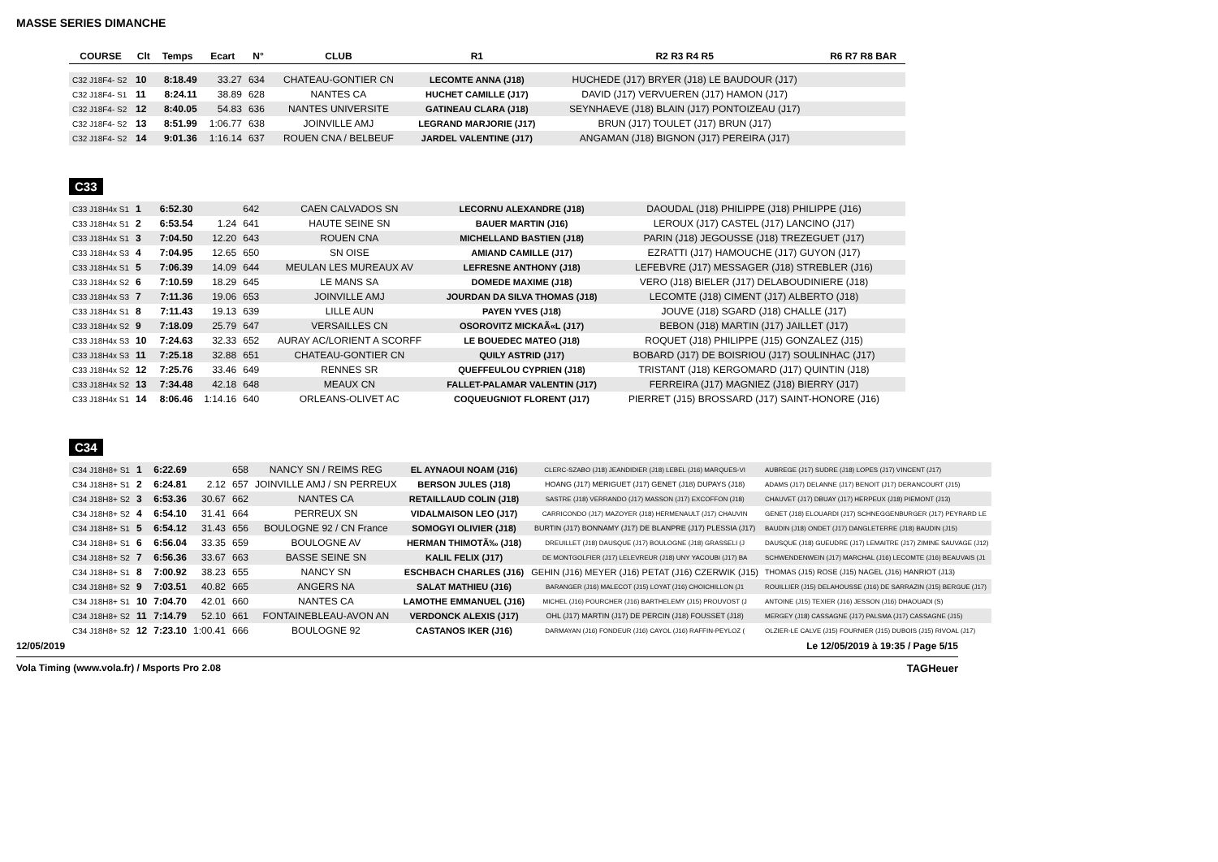MASSE SERIES DIMANCHE
| COURSE | Clt | Temps | Ecart | N° | CLUB | R1 | R2 R3 R4 R5 | R6 R7 R8 BAR |
| --- | --- | --- | --- | --- | --- | --- | --- | --- |
| C32 J18F4- S2 | 10 | 8:18.49 | 33.27 | 634 | CHATEAU-GONTIER CN | LECOMTE ANNA (J18) | HUCHEDE (J17) BRYER (J18) LE BAUDOUR (J17) | |
| C32 J18F4- S1 | 11 | 8:24.11 | 38.89 | 628 | NANTES CA | HUCHET CAMILLE (J17) | DAVID (J17) VERVUEREN (J17) HAMON (J17) | |
| C32 J18F4- S2 | 12 | 8:40.05 | 54.83 | 636 | NANTES UNIVERSITE | GATINEAU CLARA (J18) | SEYNHAEVE (J18) BLAIN (J17) PONTOIZEAU (J17) | |
| C32 J18F4- S2 | 13 | 8:51.99 | 1:06.77 | 638 | JOINVILLE AMJ | LEGRAND MARJORIE (J17) | BRUN (J17) TOULET (J17) BRUN (J17) | |
| C32 J18F4- S2 | 14 | 9:01.36 | 1:16.14 | 637 | ROUEN CNA / BELBEUF | JARDEL VALENTINE (J17) | ANGAMAN (J18) BIGNON (J17) PEREIRA (J17) | |
C33
| C33 J18H4x S1 | 1 | 6:52.30 | | 642 | CAEN CALVADOS SN | LECORNU ALEXANDRE (J18) | DAOUDAL (J18) PHILIPPE (J18) PHILIPPE (J16) | |
| C33 J18H4x S1 | 2 | 6:53.54 | 1.24 | 641 | HAUTE SEINE SN | BAUER MARTIN (J16) | LEROUX (J17) CASTEL (J17) LANCINO (J17) | |
| C33 J18H4x S1 | 3 | 7:04.50 | 12.20 | 643 | ROUEN CNA | MICHELLAND BASTIEN (J18) | PARIN (J18) JEGOUSSE (J18) TREZEGUET (J17) | |
| C33 J18H4x S3 | 4 | 7:04.95 | 12.65 | 650 | SN OISE | AMIAND CAMILLE (J17) | EZRATTI (J17) HAMOUCHE (J17) GUYON (J17) | |
| C33 J18H4x S1 | 5 | 7:06.39 | 14.09 | 644 | MEULAN LES MUREAUX AV | LEFRESNE ANTHONY (J18) | LEFEBVRE (J17) MESSAGER (J18) STREBLER (J16) | |
| C33 J18H4x S2 | 6 | 7:10.59 | 18.29 | 645 | LE MANS SA | DOMEDE MAXIME (J18) | VERO (J18) BIELER (J17) DELABOUDINIERE (J18) | |
| C33 J18H4x S3 | 7 | 7:11.36 | 19.06 | 653 | JOINVILLE AMJ | JOURDAN DA SILVA THOMAS (J18) | LECOMTE (J18) CIMENT (J17) ALBERTO (J18) | |
| C33 J18H4x S1 | 8 | 7:11.43 | 19.13 | 639 | LILLE AUN | PAYEN YVES (J18) | JOUVE (J18) SGARD (J18) CHALLE (J17) | |
| C33 J18H4x S2 | 9 | 7:18.09 | 25.79 | 647 | VERSAILLES CN | OSOROVITZ MICKAÃ«L (J17) | BEBON (J18) MARTIN (J17) JAILLET (J17) | |
| C33 J18H4x S3 | 10 | 7:24.63 | 32.33 | 652 | AURAY AC/LORIENT A SCORFF | LE BOUEDEC MATEO (J18) | ROQUET (J18) PHILIPPE (J15) GONZALEZ (J15) | |
| C33 J18H4x S3 | 11 | 7:25.18 | 32.88 | 651 | CHATEAU-GONTIER CN | QUILY ASTRID (J17) | BOBARD (J17) DE BOISRIOU (J17) SOULINHAC (J17) | |
| C33 J18H4x S2 | 12 | 7:25.76 | 33.46 | 649 | RENNES SR | QUEFFEULOU CYPRIEN (J18) | TRISTANT (J18) KERGOMARD (J17) QUINTIN (J18) | |
| C33 J18H4x S2 | 13 | 7:34.48 | 42.18 | 648 | MEAUX CN | FALLET-PALAMAR VALENTIN (J17) | FERREIRA (J17) MAGNIEZ (J18) BIERRY (J17) | |
| C33 J18H4x S1 | 14 | 8:06.46 | 1:14.16 | 640 | ORLEANS-OLIVET AC | COQUEUGNIOT FLORENT (J17) | PIERRET (J15) BROSSARD (J17) SAINT-HONORE (J16) | |
C34
| C34 J18H8+ S1 | 1 | 6:22.69 | | 658 | NANCY SN / REIMS REG | EL AYNAOUI NOAM (J16) | CLERC-SZABO (J18) JEANDIDIER (J18) LEBEL (J16) MARQUES-VI | AUBREGE (J17) SUDRE (J18) LOPES (J17) VINCENT (J17) |
| C34 J18H8+ S1 | 2 | 6:24.81 | 2.12 | 657 | JOINVILLE AMJ / SN PERREUX | BERSON JULES (J18) | HOANG (J17) MERIGUET (J17) GENET (J18) DUPAYS (J18) | ADAMS (J17) DELANNE (J17) BENOIT (J17) DERANCOURT (J15) |
| C34 J18H8+ S2 | 3 | 6:53.36 | 30.67 | 662 | NANTES CA | RETAILLAUD COLIN (J18) | SASTRE (J18) VERRANDO (J17) MASSON (J17) EXCOFFON (J18) | CHAUVET (J17) DBUAY (J17) HERPEUX (J18) PIEMONT (J13) |
| C34 J18H8+ S2 | 4 | 6:54.10 | 31.41 | 664 | PERREUX SN | VIDALMAISON LEO (J17) | CARRICONDO (J17) MAZOYER (J18) HERMENAULT (J17) CHAUVIN | GENET (J18) ELOUARDI (J17) SCHNEGGENBURGER (J17) PEYRARD LE |
| C34 J18H8+ S1 | 5 | 6:54.12 | 31.43 | 656 | BOULOGNE 92 / CN France | SOMOGYI OLIVIER (J18) | BURTIN (J17) BONNAMY (J17) DE BLANPRE (J17) PLESSIA (J17) | BAUDIN (J18) ONDET (J17) DANGLETERRE (J18) BAUDIN (J15) |
| C34 J18H8+ S1 | 6 | 6:56.04 | 33.35 | 659 | BOULOGNE AV | HERMAN THIMOTÃ‰ (J18) | DREUILLET (J18) DAUSQUE (J17) BOULOGNE (J18) GRASSELI (J | DAUSQUE (J18) GUEUDRE (J17) LEMAITRE (J17) ZIMINE SAUVAGE (J12) |
| C34 J18H8+ S2 | 7 | 6:56.36 | 33.67 | 663 | BASSE SEINE SN | KALIL FELIX (J17) | DE MONTGOLFIER (J17) LELEVREUR (J18) UNY YACOUBI (J17) BA | SCHWENDENWEIN (J17) MARCHAL (J16) LECOMTE (J16) BEAUVAIS (J1 |
| C34 J18H8+ S1 | 8 | 7:00.92 | 38.23 | 655 | NANCY SN | ESCHBACH CHARLES (J16) | GEHIN (J16) MEYER (J16) PETAT (J16) CZERWIK (J15) | THOMAS (J15) ROSE (J15) NAGEL (J16) HANRIOT (J13) |
| C34 J18H8+ S2 | 9 | 7:03.51 | 40.82 | 665 | ANGERS NA | SALAT MATHIEU (J16) | BARANGER (J16) MALECOT (J15) LOYAT (J16) CHOICHILLON (J1 | ROUILLIER (J15) DELAHOUSSE (J16) DE SARRAZIN (J15) BERGUE (J17) |
| C34 J18H8+ S1 | 10 | 7:04.70 | 42.01 | 660 | NANTES CA | LAMOTHE EMMANUEL (J16) | MICHEL (J16) POURCHER (J16) BARTHELEMY (J15) PROUVOST (J | ANTOINE (J15) TEXIER (J16) JESSON (J16) DHAOUADI (S) |
| C34 J18H8+ S2 | 11 | 7:14.79 | 52.10 | 661 | FONTAINEBLEAU-AVON AN | VERDONCK ALEXIS (J17) | OHL (J17) MARTIN (J17) DE PERCIN (J18) FOUSSET (J18) | MERGEY (J18) CASSAGNE (J17) PALSMA (J17) CASSAGNE (J15) |
| C34 J18H8+ S2 | 12 | 7:23.10 | 1:00.41 | 666 | BOULOGNE 92 | CASTANOS IKER (J16) | DARMAYAN (J16) FONDEUR (J16) CAYOL (J16) RAFFIN-PEYLOZ ( | OLZIER-LE CALVE (J15) FOURNIER (J15) DUBOIS (J15) RIVOAL (J17) |
Le 12/05/2019 à 19:35 / Page 5/15 12/05/2019
TAGHeuer Vola Timing (www.vola.fr) / Msports Pro 2.08